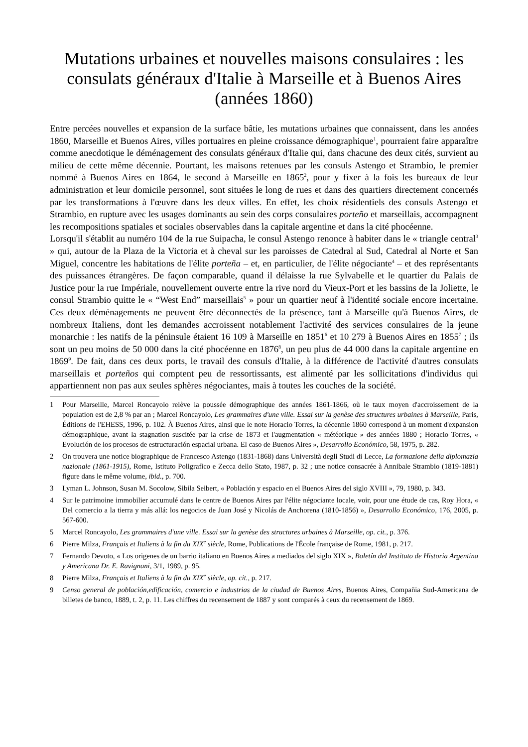Mutations urbaines et nouvelles maisons consulaires : les consulats généraux d'Italie à Marseille et à Buenos Aires (années 1860)
Entre percées nouvelles et expansion de la surface bâtie, les mutations urbaines que connaissent, dans les années 1860, Marseille et Buenos Aires, villes portuaires en pleine croissance démographique<sup>1</sup>, pourraient faire apparaître comme anecdotique le déménagement des consulats généraux d'Italie qui, dans chacune des deux cités, survient au milieu de cette même décennie. Pourtant, les maisons retenues par les consuls Astengo et Strambio, le premier nommé à Buenos Aires en 1864, le second à Marseille en 1865<sup>2</sup>, pour y fixer à la fois les bureaux de leur administration et leur domicile personnel, sont situées le long de rues et dans des quartiers directement concernés par les transformations à l'œuvre dans les deux villes. En effet, les choix résidentiels des consuls Astengo et Strambio, en rupture avec les usages dominants au sein des corps consulaires porteño et marseillais, accompagnent les recompositions spatiales et sociales observables dans la capitale argentine et dans la cité phocéenne.
Lorsqu'il s'établit au numéro 104 de la rue Suipacha, le consul Astengo renonce à habiter dans le « triangle central<sup>3</sup> » qui, autour de la Plaza de la Victoria et à cheval sur les paroisses de Catedral al Sud, Catedral al Norte et San Miguel, concentre les habitations de l'élite porteña – et, en particulier, de l'élite négociante<sup>4</sup> – et des représentants des puissances étrangères. De façon comparable, quand il délaisse la rue Sylvabelle et le quartier du Palais de Justice pour la rue Impériale, nouvellement ouverte entre la rive nord du Vieux-Port et les bassins de la Joliette, le consul Strambio quitte le « “West End” marseillais<sup>5</sup> » pour un quartier neuf à l'identité sociale encore incertaine. Ces deux déménagements ne peuvent être déconnectés de la présence, tant à Marseille qu'à Buenos Aires, de nombreux Italiens, dont les demandes accroissent notablement l'activité des services consulaires de la jeune monarchie : les natifs de la péninsule étaient 16 109 à Marseille en 1851<sup>6</sup> et 10 279 à Buenos Aires en 1855<sup>7</sup> ; ils sont un peu moins de 50 000 dans la cité phocéenne en 1876<sup>8</sup>, un peu plus de 44 000 dans la capitale argentine en 1869<sup>9</sup>. De fait, dans ces deux ports, le travail des consuls d'Italie, à la différence de l'activité d'autres consulats marseillais et porteños qui comptent peu de ressortissants, est alimenté par les sollicitations d'individus qui appartiennent non pas aux seules sphères négociantes, mais à toutes les couches de la société.
1 Pour Marseille, Marcel Roncayolo relève la poussée démographique des années 1861-1866, où le taux moyen d'accroissement de la population est de 2,8 % par an ; Marcel Roncayolo, Les grammaires d'une ville. Essai sur la genèse des structures urbaines à Marseille, Paris, Éditions de l'EHESS, 1996, p. 102. À Buenos Aires, ainsi que le note Horacio Torres, la décennie 1860 correspond à un moment d'expansion démographique, avant la stagnation suscitée par la crise de 1873 et l'augmentation « météorique » des années 1880 ; Horacio Torres, « Evolución de los procesos de estructuración espacial urbana. El caso de Buenos Aires », Desarrollo Económico, 58, 1975, p. 282.
2 On trouvera une notice biographique de Francesco Astengo (1831-1868) dans Università degli Studi di Lecce, La formazione della diplomazia nazionale (1861-1915), Rome, Istituto Poligrafico e Zecca dello Stato, 1987, p. 32 ; une notice consacrée à Annibale Strambio (1819-1881) figure dans le même volume, ibid., p. 700.
3 Lyman L. Johnson, Susan M. Socolow, Sibila Seibert, « Población y espacio en el Buenos Aires del siglo XVIII », 79, 1980, p. 343.
4 Sur le patrimoine immobilier accumulé dans le centre de Buenos Aires par l'élite négociante locale, voir, pour une étude de cas, Roy Hora, « Del comercio a la tierra y más allá: los negocios de Juan José y Nicolás de Anchorena (1810-1856) », Desarrollo Económico, 176, 2005, p. 567-600.
5 Marcel Roncayolo, Les grammaires d'une ville. Essai sur la genèse des structures urbaines à Marseille, op. cit., p. 376.
6 Pierre Milza, Français et Italiens à la fin du XIX<sup>e</sup> siècle, Rome, Publications de l'École française de Rome, 1981, p. 217.
7 Fernando Devoto, « Los origenes de un barrio italiano en Buenos Aires a mediados del siglo XIX », Boletín del Instituto de Historia Argentina y Americana Dr. E. Ravignani, 3/1, 1989, p. 95.
8 Pierre Milza, Français et Italiens à la fin du XIX<sup>e</sup> siècle, op. cit., p. 217.
9 Censo general de población,edificación, comercio e industrias de la ciudad de Buenos Aires, Buenos Aires, Compañia Sud-Americana de billetes de banco, 1889, t. 2, p. 11. Les chiffres du recensement de 1887 y sont comparés à ceux du recensement de 1869.